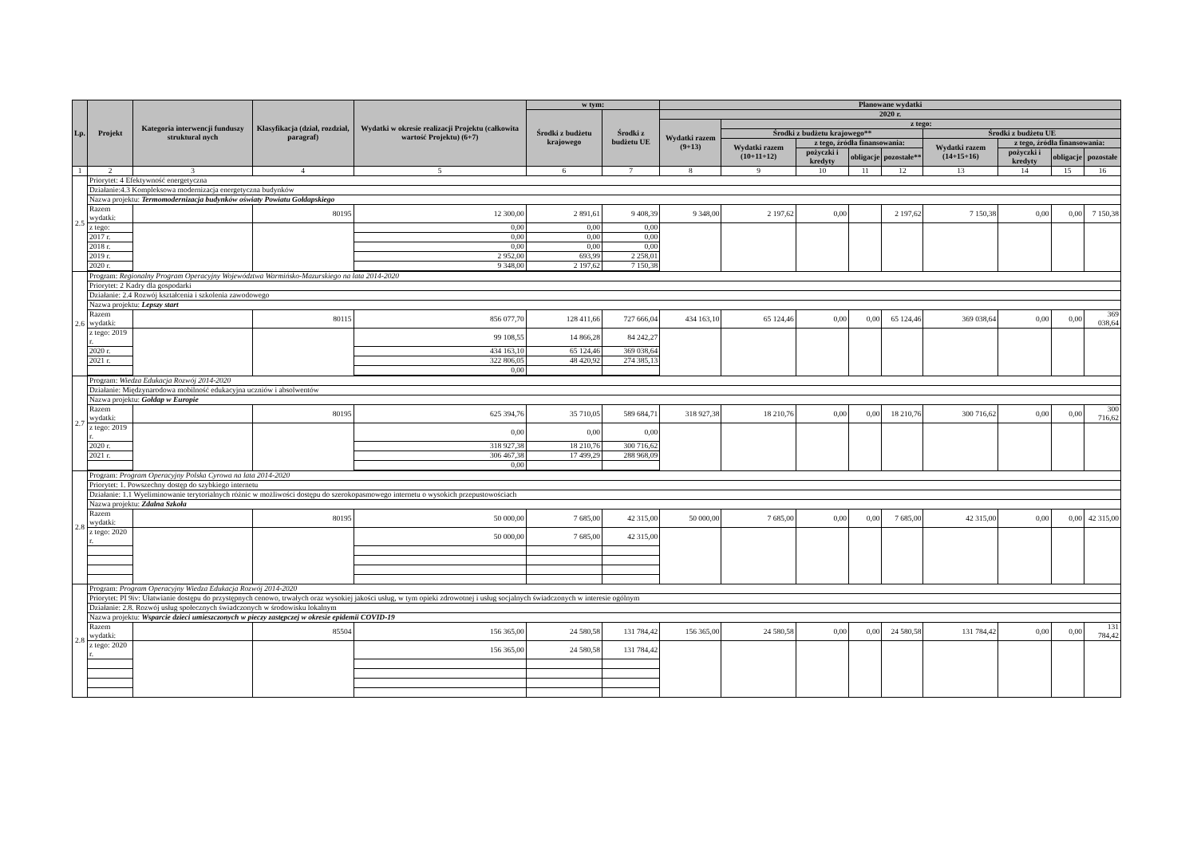| Lp. | Projekt | Kategoria interwencji funduszy struktural nych | Klasyfikacja (dział, rozdział, paragraf) | Wydatki w okresie realizacji Projektu (całkowita wartość Projektu) (6+7) | w tym: | | Planowane wydatki | | | | | | | | |
| --- | --- | --- | --- | --- | --- | --- | --- | --- | --- | --- | --- | --- | --- | --- | --- |
| | | | | | Środki z budżetu krajowego | Środki z budżetu UE | 2020 r. | | | | | | | | |
| | | | | | | | Wydatki razem (9+13) | z tego: | | | | | | | |
| | | | | | | | | Środki z budżetu krajowego** | | | | Środki z budżetu UE | | | |
| | | | | | | | | Wydatki razem (10+11+12) | z tego, źródła finansowania: | | | Wydatki razem (14+15+16) | z tego, źródła finansowania: | | |
| | | | | | | | | | pożyczki i kredyty | obligacje | pozostałe** | | pożyczki i kredyty | obligacje | pozostałe |
| 1 | 2 | 3 | 4 | 5 | 6 | 7 | 8 | 9 | 10 | 11 | 12 | 13 | 14 | 15 | 16 |
| 2.5 | Priorytet: 4 Efektywność energetyczna | | | | | | | | | | | | | | |
| | Działanie:4.3 Kompleksowa modernizacja energetyczna budynków | | | | | | | | | | | | | | |
| | Nazwa projektu: Termomodernizacja budynków oświaty Powiatu Gołdapskiego | | | | | | | | | | | | | | |
| | Razem wydatki: | | 80195 | 12 300,00 | 2 891,61 | 9 408,39 | 9 348,00 | 2 197,62 | 0,00 | | 2 197,62 | 7 150,38 | 0,00 | 0,00 | 7 150,38 |
| | z tego: | | | 0,00 | 0,00 | 0,00 | | | | | | | | | |
| | 2017 r. | | | 0,00 | 0,00 | 0,00 | | | | | | | | | |
| | 2018 r. | | | 0,00 | 0,00 | 0,00 | | | | | | | | | |
| | 2019 r. | | | 2 952,00 | 693,99 | 2 258,01 | | | | | | | | | |
| | 2020 r. | | | 9 348,00 | 2 197,62 | 7 150,38 | | | | | | | | | |
| 2.6 | Program: Regionalny Program Operacyjny Województwa Warmińsko-Mazurskiego na lata 2014-2020 | | | | | | | | | | | | | | |
| | Priorytet: 2 Kadry dla gospodarki | | | | | | | | | | | | | | |
| | Działanie: 2.4 Rozwój kształcenia i szkolenia zawodowego | | | | | | | | | | | | | | |
| | Nazwa projektu: Lepszy start | | | | | | | | | | | | | | |
| | Razem wydatki: | | 80115 | 856 077,70 | 128 411,66 | 727 666,04 | 434 163,10 | 65 124,46 | 0,00 | 0,00 | 65 124,46 | 369 038,64 | 0,00 | 0,00 | 369 038,64 |
| | z tego: 2019 r. | | | 99 108,55 | 14 866,28 | 84 242,27 | | | | | | | | | |
| | 2020 r. | | | 434 163,10 | 65 124,46 | 369 038,64 | | | | | | | | | |
| | 2021 r. | | | 322 806,05 | 48 420,92 | 274 385,13 | | | | | | | | | |
| | | | | 0,00 | | | | | | | | | | | |
| 2.7 | Program: Wiedza Edukacja Rozwój 2014-2020 | | | | | | | | | | | | | | |
| | Działanie: Międzynarodowa mobilność edukacyjna uczniów i absolwentów | | | | | | | | | | | | | | |
| | Nazwa projektu: Gołdap w Europie | | | | | | | | | | | | | | |
| | Razem wydatki: | | 80195 | 625 394,76 | 35 710,05 | 589 684,71 | 318 927,38 | 18 210,76 | 0,00 | 0,00 | 18 210,76 | 300 716,62 | 0,00 | 0,00 | 300 716,62 |
| | z tego: 2019 r. | | | 0,00 | 0,00 | 0,00 | | | | | | | | | |
| | 2020 r. | | | 318 927,38 | 18 210,76 | 300 716,62 | | | | | | | | | |
| | 2021 r. | | | 306 467,38 | 17 499,29 | 288 968,09 | | | | | | | | | |
| | | | | 0,00 | | | | | | | | | | | |
| 2.8 | Program: Program Operacyjny Polska Cyrowa na lata 2014-2020 | | | | | | | | | | | | | | |
| | Priorytet: 1. Powszechny dostęp do szybkiego internetu | | | | | | | | | | | | | | |
| | Działanie: 1.1 Wyeliminowanie terytorialnych różnic w możliwości dostępu do szerokopasmowego internetu o wysokich przepustowościach | | | | | | | | | | | | | | |
| | Nazwa projektu: Zdalna Szkoła | | | | | | | | | | | | | | |
| | Razem wydatki: | | 80195 | 50 000,00 | 7 685,00 | 42 315,00 | 50 000,00 | 7 685,00 | 0,00 | 0,00 | 7 685,00 | 42 315,00 | 0,00 | 0,00 | 42 315,00 |
| | z tego: 2020 r. | | | 50 000,00 | 7 685,00 | 42 315,00 | | | | | | | | | |
| 2.8 | Program: Program Operacyjny Wiedza Edukacja Rozwój 2014-2020 | | | | | | | | | | | | | | |
| | Priorytet: PI 9iv: Ułatwianie dostępu do przystępnych cenowo, trwałych oraz wysokiej jakości usług, w tym opieki zdrowotnej i usług socjalnych świadczonych w interesie ogólnym | | | | | | | | | | | | | | |
| | Działanie: 2.8. Rozwój usług społecznych świadczonych w środowisku lokalnym | | | | | | | | | | | | | | |
| | Nazwa projektu: Wsparcie dzieci umieszczonych w pieczy zastępczej w okresie epidemii COVID-19 | | | | | | | | | | | | | | |
| | Razem wydatki: | | 85504 | 156 365,00 | 24 580,58 | 131 784,42 | 156 365,00 | 24 580,58 | 0,00 | 0,00 | 24 580,58 | 131 784,42 | 0,00 | 0,00 | 131 784,42 |
| | z tego: 2020 r. | | | 156 365,00 | 24 580,58 | 131 784,42 | | | | | | | | | |